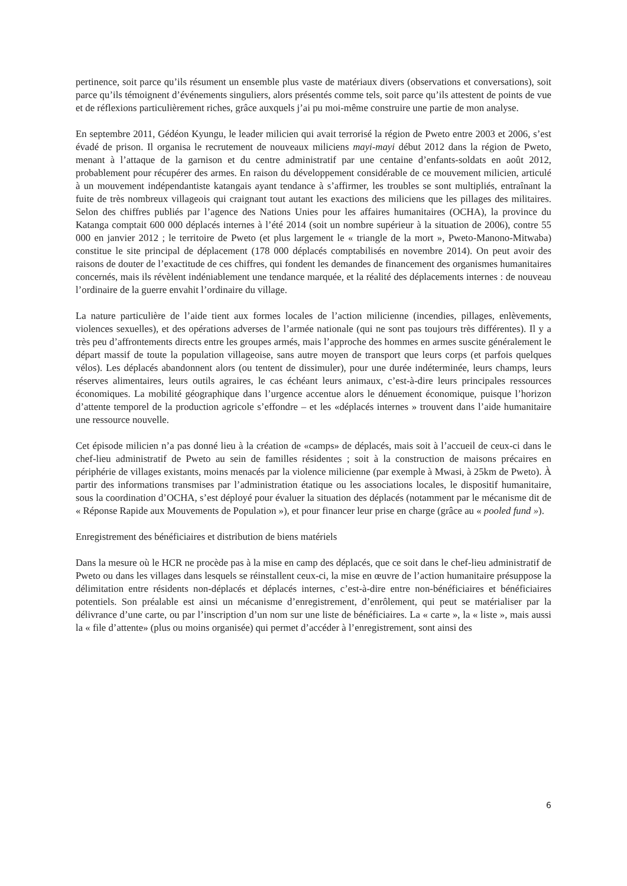pertinence, soit parce qu’ils résument un ensemble plus vaste de matériaux divers (observations et conversations), soit parce qu’ils témoignent d’événements singuliers, alors présentés comme tels, soit parce qu’ils attestent de points de vue et de réflexions particulièrement riches, grâce auxquels j’ai pu moi-même construire une partie de mon analyse.
En septembre 2011, Gédéon Kyungu, le leader milicien qui avait terrorisé la région de Pweto entre 2003 et 2006, s’est évadé de prison. Il organisa le recrutement de nouveaux miliciens mayi-mayi début 2012 dans la région de Pweto, menant à l’attaque de la garnison et du centre administratif par une centaine d’enfants-soldats en août 2012, probablement pour récupérer des armes. En raison du développement considérable de ce mouvement milicien, articulé à un mouvement indépendantiste katangais ayant tendance à s’affirmer, les troubles se sont multipliés, entraînant la fuite de très nombreux villageois qui craignant tout autant les exactions des miliciens que les pillages des militaires. Selon des chiffres publiés par l’agence des Nations Unies pour les affaires humanitaires (OCHA), la province du Katanga comptait 600 000 déplacés internes à l’été 2014 (soit un nombre supérieur à la situation de 2006), contre 55 000 en janvier 2012 ; le territoire de Pweto (et plus largement le « triangle de la mort », Pweto-Manono-Mitwaba) constitue le site principal de déplacement (178 000 déplacés comptabilisés en novembre 2014). On peut avoir des raisons de douter de l’exactitude de ces chiffres, qui fondent les demandes de financement des organismes humanitaires concernés, mais ils révèlent indéniablement une tendance marquée, et la réalité des déplacements internes : de nouveau l’ordinaire de la guerre envahit l’ordinaire du village.
La nature particulière de l’aide tient aux formes locales de l’action milicienne (incendies, pillages, enlèvements, violences sexuelles), et des opérations adverses de l’armée nationale (qui ne sont pas toujours très différentes). Il y a très peu d’affrontements directs entre les groupes armés, mais l’approche des hommes en armes suscite généralement le départ massif de toute la population villageoise, sans autre moyen de transport que leurs corps (et parfois quelques vélos). Les déplacés abandonnent alors (ou tentent de dissimuler), pour une durée indéterminée, leurs champs, leurs réserves alimentaires, leurs outils agraires, le cas échéant leurs animaux, c’est-à-dire leurs principales ressources économiques. La mobilité géographique dans l’urgence accentue alors le dénuement économique, puisque l’horizon d’attente temporel de la production agricole s’effondre – et les «déplacés internes » trouvent dans l’aide humanitaire une ressource nouvelle.
Cet épisode milicien n’a pas donné lieu à la création de «camps» de déplacés, mais soit à l’accueil de ceux-ci dans le chef-lieu administratif de Pweto au sein de familles résidentes ; soit à la construction de maisons précaires en périphérie de villages existants, moins menacés par la violence milicienne (par exemple à Mwasi, à 25km de Pweto). À partir des informations transmises par l’administration étatique ou les associations locales, le dispositif humanitaire, sous la coordination d’OCHA, s’est déployé pour évaluer la situation des déplacés (notamment par le mécanisme dit de « Réponse Rapide aux Mouvements de Population »), et pour financer leur prise en charge (grâce au « pooled fund »).
Enregistrement des bénéficiaires et distribution de biens matériels
Dans la mesure où le HCR ne procède pas à la mise en camp des déplacés, que ce soit dans le chef-lieu administratif de Pweto ou dans les villages dans lesquels se réinstallent ceux-ci, la mise en œuvre de l’action humanitaire présuppose la délimitation entre résidents non-déplacés et déplacés internes, c’est-à-dire entre non-bénéficiaires et bénéficiaires potentiels. Son préalable est ainsi un mécanisme d’enregistrement, d’enrôlement, qui peut se matérialiser par la délivrance d’une carte, ou par l’inscription d’un nom sur une liste de bénéficiaires. La « carte », la « liste », mais aussi la « file d’attente» (plus ou moins organisée) qui permet d’accéder à l’enregistrement, sont ainsi des
6